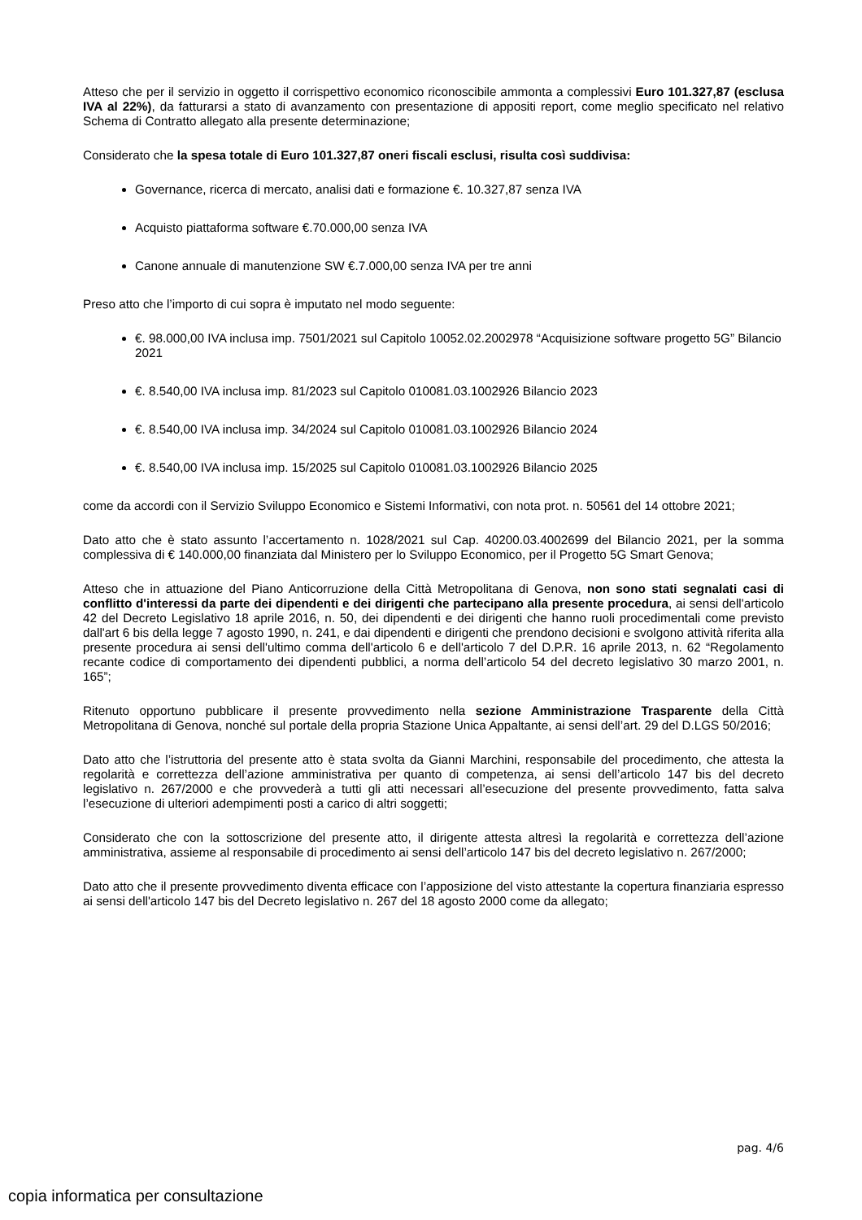Atteso che per il servizio in oggetto il corrispettivo economico riconoscibile ammonta a complessivi Euro 101.327,87 (esclusa IVA al 22%), da fatturarsi a stato di avanzamento con presentazione di appositi report, come meglio specificato nel relativo Schema di Contratto allegato alla presente determinazione;
Considerato che la spesa totale di Euro 101.327,87 oneri fiscali esclusi, risulta così suddivisa:
Governance, ricerca di mercato, analisi dati e formazione €. 10.327,87 senza IVA
Acquisto piattaforma software €.70.000,00 senza IVA
Canone annuale di manutenzione SW €.7.000,00 senza IVA per tre anni
Preso atto che l’importo di cui sopra è imputato nel modo seguente:
€. 98.000,00 IVA inclusa imp. 7501/2021 sul Capitolo 10052.02.2002978 “Acquisizione software progetto 5G” Bilancio 2021
€. 8.540,00 IVA inclusa imp. 81/2023 sul Capitolo 010081.03.1002926 Bilancio 2023
€. 8.540,00 IVA inclusa imp. 34/2024 sul Capitolo 010081.03.1002926 Bilancio 2024
€. 8.540,00 IVA inclusa imp. 15/2025 sul Capitolo 010081.03.1002926 Bilancio 2025
come da accordi con il Servizio Sviluppo Economico e Sistemi Informativi, con nota prot. n. 50561 del 14 ottobre 2021;
Dato atto che è stato assunto l’accertamento n. 1028/2021 sul Cap. 40200.03.4002699 del Bilancio 2021, per la somma complessiva di € 140.000,00 finanziata dal Ministero per lo Sviluppo Economico, per il Progetto 5G Smart Genova;
Atteso che in attuazione del Piano Anticorruzione della Città Metropolitana di Genova, non sono stati segnalati casi di conflitto d'interessi da parte dei dipendenti e dei dirigenti che partecipano alla presente procedura, ai sensi dell'articolo 42 del Decreto Legislativo 18 aprile 2016, n. 50, dei dipendenti e dei dirigenti che hanno ruoli procedimentali come previsto dall'art 6 bis della legge 7 agosto 1990, n. 241, e dai dipendenti e dirigenti che prendono decisioni e svolgono attività riferita alla presente procedura ai sensi dell'ultimo comma dell'articolo 6 e dell'articolo 7 del D.P.R. 16 aprile 2013, n. 62 “Regolamento recante codice di comportamento dei dipendenti pubblici, a norma dell’articolo 54 del decreto legislativo 30 marzo 2001, n. 165”;
Ritenuto opportuno pubblicare il presente provvedimento nella sezione Amministrazione Trasparente della Città Metropolitana di Genova, nonché sul portale della propria Stazione Unica Appaltante, ai sensi dell’art. 29 del D.LGS 50/2016;
Dato atto che l’istruttoria del presente atto è stata svolta da Gianni Marchini, responsabile del procedimento, che attesta la regolarità e correttezza dell’azione amministrativa per quanto di competenza, ai sensi dell’articolo 147 bis del decreto legislativo n. 267/2000 e che provvederà a tutti gli atti necessari all’esecuzione del presente provvedimento, fatta salva l’esecuzione di ulteriori adempimenti posti a carico di altri soggetti;
Considerato che con la sottoscrizione del presente atto, il dirigente attesta altresì la regolarità e correttezza dell’azione amministrativa, assieme al responsabile di procedimento ai sensi dell’articolo 147 bis del decreto legislativo n. 267/2000;
Dato atto che il presente provvedimento diventa efficace con l’apposizione del visto attestante la copertura finanziaria espresso ai sensi dell'articolo 147 bis del Decreto legislativo n. 267 del 18 agosto 2000 come da allegato;
pag. 4/6
copia informatica per consultazione